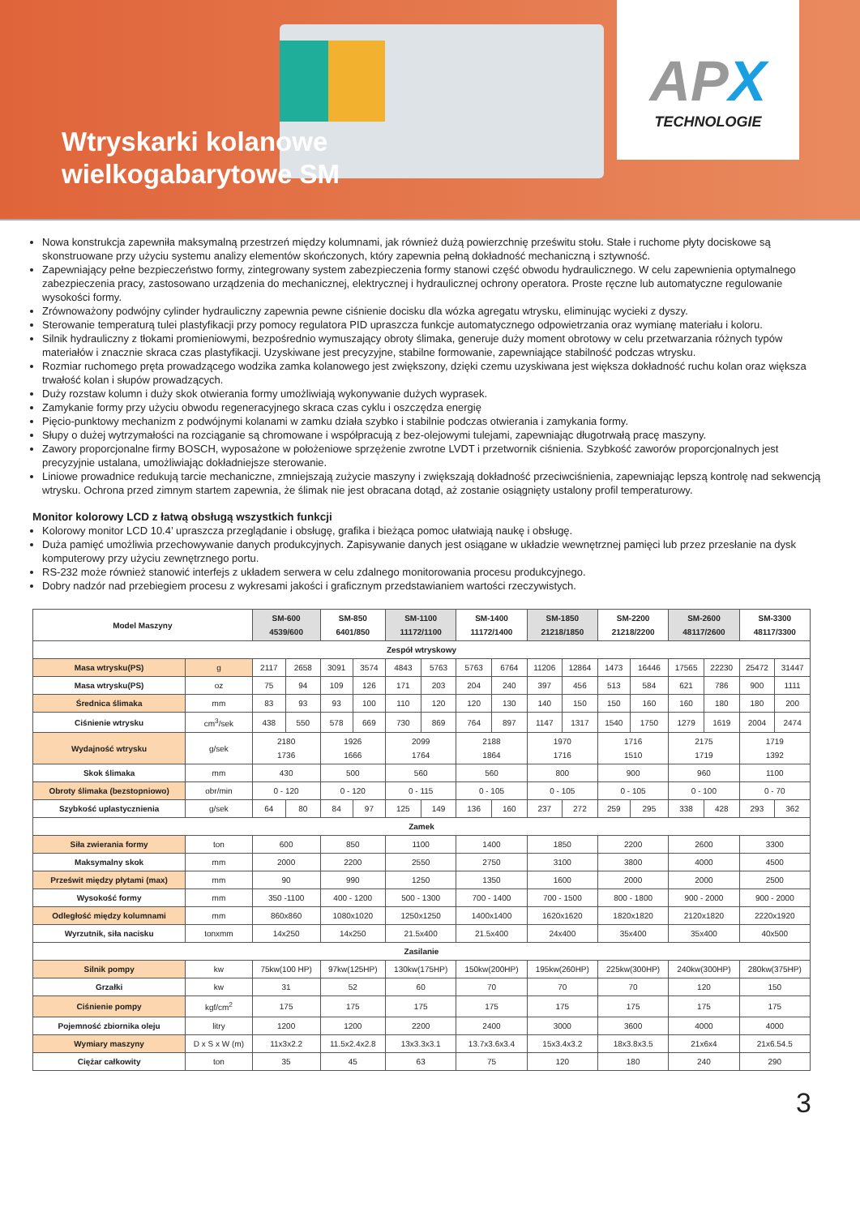Wtryskarki kolanowe
wielkogabarytowe SM
APX
TECHNOLOGIE
Nowa konstrukcja zapewniła maksymalną przestrzeń między kolumnami, jak również dużą powierzchnię prześwitu stołu. Stałe i ruchome płyty dociskowe są skonstruowane przy użyciu systemu analizy elementów skończonych, który zapewnia pełną dokładność mechaniczną i sztywność.
Zapewniający pełne bezpieczeństwo formy, zintegrowany system zabezpieczenia formy stanowi część obwodu hydraulicznego. W celu zapewnienia optymalnego zabezpieczenia pracy, zastosowano urządzenia do mechanicznej, elektrycznej i hydraulicznej ochrony operatora. Proste ręczne lub automatyczne regulowanie wysokości formy.
Zrównoważony podwójny cylinder hydrauliczny zapewnia pewne ciśnienie docisku dla wózka agregatu wtrysku, eliminując wycieki z dyszy.
Sterowanie temperaturą tulei plastyfikacji przy pomocy regulatora PID upraszcza funkcje automatycznego odpowietrzania oraz wymianę materiału i koloru.
Silnik hydrauliczny z tłokami promieniowymi, bezpośrednio wymuszający obroty ślimaka, generuje duży moment obrotowy w celu przetwarzania różnych typów materiałów i znacznie skraca czas plastyfikacji. Uzyskiwane jest precyzyjne, stabilne formowanie, zapewniające stabilność podczas wtrysku.
Rozmiar ruchomego pręta prowadzącego wodzika zamka kolanowego jest zwiększony, dzięki czemu uzyskiwana jest większa dokładność ruchu kolan oraz większa trwałość kolan i słupów prowadzących.
Duży rozstaw kolumn i duży skok otwierania formy umożliwiają wykonywanie dużych wyprasek.
Zamykanie formy przy użyciu obwodu regeneracyjnego skraca czas cyklu i oszczędza energię
Pięcio-punktowy mechanizm z podwójnymi kolanami w zamku działa szybko i stabilnie podczas otwierania i zamykania formy.
Słupy o dużej wytrzymałości na rozciąganie są chromowane i współpracują z bez-olejowymi tulejami, zapewniając długotrwałą pracę maszyny.
Zawory proporcjonalne firmy BOSCH, wyposażone w położeniowe sprzężenie zwrotne LVDT i przetwornik ciśnienia. Szybkość zaworów proporcjonalnych jest precyzyjnie ustalana, umożliwiając dokładniejsze sterowanie.
Liniowe prowadnice redukują tarcie mechaniczne, zmniejszają zużycie maszyny i zwiększają dokładność przeciwciśnienia, zapewniając lepszą kontrolę nad sekwencją wtrysku. Ochrona przed zimnym startem zapewnia, że ślimak nie jest obracana dotąd, aż zostanie osiągnięty ustalony profil temperaturowy.
Monitor kolorowy LCD z łatwą obsługą wszystkich funkcji
Kolorowy monitor LCD 10.4’ upraszcza przeglądanie i obsługę, grafika i bieżąca pomoc ułatwiają naukę i obsługę.
Duża pamięć umożliwia przechowywanie danych produkcyjnych. Zapisywanie danych jest osiągane w układzie wewnętrznej pamięci lub przez przesłanie na dysk komputerowy przy użyciu zewnętrznego portu.
RS-232 może również stanowić interfejs z układem serwera w celu zdalnego monitorowania procesu produkcyjnego.
Dobry nadzór nad przebiegiem procesu z wykresami jakości i graficznym przedstawianiem wartości rzeczywistych.
| Model Maszyny | | SM-600 4539/600 | | SM-850 6401/850 | | SM-1100 11172/1100 | | SM-1400 11172/1400 | | SM-1850 21218/1850 | | SM-2200 21218/2200 | | SM-2600 48117/2600 | | SM-3300 48117/3300 | |
| --- | --- | --- | --- | --- | --- | --- | --- | --- | --- | --- | --- | --- | --- | --- | --- | --- | --- |
| Zespół wtryskowy | | | | | | | | | | | | | | | | | |
| Masa wtrysku(PS) | g | 2117 | 2658 | 3091 | 3574 | 4843 | 5763 | 5763 | 6764 | 11206 | 12864 | 1473 | 16446 | 17565 | 22230 | 25472 | 31447 |
| Masa wtrysku(PS) | oz | 75 | 94 | 109 | 126 | 171 | 203 | 204 | 240 | 397 | 456 | 513 | 584 | 621 | 786 | 900 | 1111 |
| Średnica ślimaka | mm | 83 | 93 | 93 | 100 | 110 | 120 | 120 | 130 | 140 | 150 | 150 | 160 | 160 | 180 | 180 | 200 |
| Ciśnienie wtrysku | cm<sup>3</sup>/sek | 438 | 550 | 578 | 669 | 730 | 869 | 764 | 897 | 1147 | 1317 | 1540 | 1750 | 1279 | 1619 | 2004 | 2474 |
| Wydajność wtrysku | g/sek | 2180 1736 | | 1926 1666 | | 2099 1764 | | 2188 1864 | | 1970 1716 | | 1716 1510 | | 2175 1719 | | 1719 1392 | |
| Skok ślimaka | mm | 430 | | 500 | | 560 | | 560 | | 800 | | 900 | | 960 | | 1100 | |
| Obroty ślimaka (bezstopniowo) | obr/min | 0 - 120 | | 0 - 120 | | 0 - 115 | | 0 - 105 | | 0 - 105 | | 0 - 105 | | 0 - 100 | | 0 - 70 | |
| Szybkość uplastycznienia | g/sek | 64 | 80 | 84 | 97 | 125 | 149 | 136 | 160 | 237 | 272 | 259 | 295 | 338 | 428 | 293 | 362 |
| Zamek | | | | | | | | | | | | | | | | | |
| Siła zwierania formy | ton | 600 | | 850 | | 1100 | | 1400 | | 1850 | | 2200 | | 2600 | | 3300 | |
| Maksymalny skok | mm | 2000 | | 2200 | | 2550 | | 2750 | | 3100 | | 3800 | | 4000 | | 4500 | |
| Prześwit między płytami (max) | mm | 90 | | 990 | | 1250 | | 1350 | | 1600 | | 2000 | | 2000 | | 2500 | |
| Wysokość formy | mm | 350 -1100 | | 400 - 1200 | | 500 - 1300 | | 700 - 1400 | | 700 - 1500 | | 800 - 1800 | | 900 - 2000 | | 900 - 2000 | |
| Odległość między kolumnami | mm | 860x860 | | 1080x1020 | | 1250x1250 | | 1400x1400 | | 1620x1620 | | 1820x1820 | | 2120x1820 | | 2220x1920 | |
| Wyrzutnik, siła nacisku | tonxmm | 14x250 | | 14x250 | | 21.5x400 | | 21.5x400 | | 24x400 | | 35x400 | | 35x400 | | 40x500 | |
| Zasilanie | | | | | | | | | | | | | | | | | |
| Silnik pompy | kw | 75kw(100 HP) | | 97kw(125HP) | | 130kw(175HP) | | 150kw(200HP) | | 195kw(260HP) | | 225kw(300HP) | | 240kw(300HP) | | 280kw(375HP) | |
| Grzałki | kw | 31 | | 52 | | 60 | | 70 | | 70 | | 70 | | 120 | | 150 | |
| Ciśnienie pompy | kgf/cm<sup>2</sup> | 175 | | 175 | | 175 | | 175 | | 175 | | 175 | | 175 | | 175 | |
| Pojemność zbiornika oleju | litry | 1200 | | 1200 | | 2200 | | 2400 | | 3000 | | 3600 | | 4000 | | 4000 | |
| Wymiary maszyny | D x S x W (m) | 11x3x2.2 | | 11.5x2.4x2.8 | | 13x3.3x3.1 | | 13.7x3.6x3.4 | | 15x3.4x3.2 | | 18x3.8x3.5 | | 21x6x4 | | 21x6.54.5 | |
| Ciężar całkowity | ton | 35 | | 45 | | 63 | | 75 | | 120 | | 180 | | 240 | | 290 | |
3